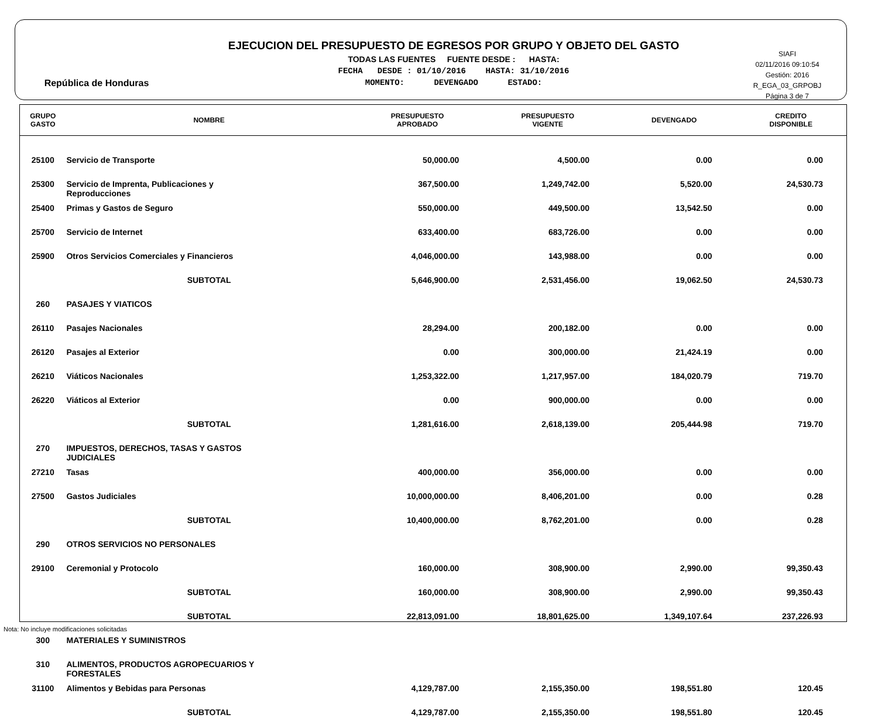República de Honduras
EJECUCION DEL PRESUPUESTO DE EGRESOS POR GRUPO Y OBJETO DEL GASTO
TODAS LAS FUENTES FUENTE DESDE : HASTA:
FECHA DESDE : 01/10/2016 HASTA: 31/10/2016
MOMENTO: DEVENGADO ESTADO:
SIAFI
02/11/2016 09:10:54
Gestión: 2016
R_EGA_03_GRPOBJ
Página 3 de 7
| GRUPO GASTO | NOMBRE | PRESUPUESTO APROBADO | PRESUPUESTO VIGENTE | DEVENGADO | CREDITO DISPONIBLE |
| --- | --- | --- | --- | --- | --- |
| 25100 | Servicio de Transporte | 50,000.00 | 4,500.00 | 0.00 | 0.00 |
| 25300 | Servicio de Imprenta, Publicaciones y Reproducciones | 367,500.00 | 1,249,742.00 | 5,520.00 | 24,530.73 |
| 25400 | Primas y Gastos de Seguro | 550,000.00 | 449,500.00 | 13,542.50 | 0.00 |
| 25700 | Servicio de Internet | 633,400.00 | 683,726.00 | 0.00 | 0.00 |
| 25900 | Otros Servicios Comerciales y Financieros | 4,046,000.00 | 143,988.00 | 0.00 | 0.00 |
| | SUBTOTAL | 5,646,900.00 | 2,531,456.00 | 19,062.50 | 24,530.73 |
| 260 | PASAJES Y VIATICOS | | | | |
| 26110 | Pasajes Nacionales | 28,294.00 | 200,182.00 | 0.00 | 0.00 |
| 26120 | Pasajes al Exterior | 0.00 | 300,000.00 | 21,424.19 | 0.00 |
| 26210 | Viáticos Nacionales | 1,253,322.00 | 1,217,957.00 | 184,020.79 | 719.70 |
| 26220 | Viáticos al Exterior | 0.00 | 900,000.00 | 0.00 | 0.00 |
| | SUBTOTAL | 1,281,616.00 | 2,618,139.00 | 205,444.98 | 719.70 |
| 270 | IMPUESTOS, DERECHOS, TASAS Y GASTOS JUDICIALES | | | | |
| 27210 | Tasas | 400,000.00 | 356,000.00 | 0.00 | 0.00 |
| 27500 | Gastos Judiciales | 10,000,000.00 | 8,406,201.00 | 0.00 | 0.28 |
| | SUBTOTAL | 10,400,000.00 | 8,762,201.00 | 0.00 | 0.28 |
| 290 | OTROS SERVICIOS NO PERSONALES | | | | |
| 29100 | Ceremonial y Protocolo | 160,000.00 | 308,900.00 | 2,990.00 | 99,350.43 |
| | SUBTOTAL | 160,000.00 | 308,900.00 | 2,990.00 | 99,350.43 |
| | SUBTOTAL | 22,813,091.00 | 18,801,625.00 | 1,349,107.64 | 237,226.93 |
| 300 | MATERIALES Y SUMINISTROS | | | | |
| 310 | ALIMENTOS, PRODUCTOS AGROPECUARIOS Y FORESTALES | | | | |
| 31100 | Alimentos y Bebidas para Personas | 4,129,787.00 | 2,155,350.00 | 198,551.80 | 120.45 |
| | SUBTOTAL | 4,129,787.00 | 2,155,350.00 | 198,551.80 | 120.45 |
Nota: No incluye modificaciones solicitadas